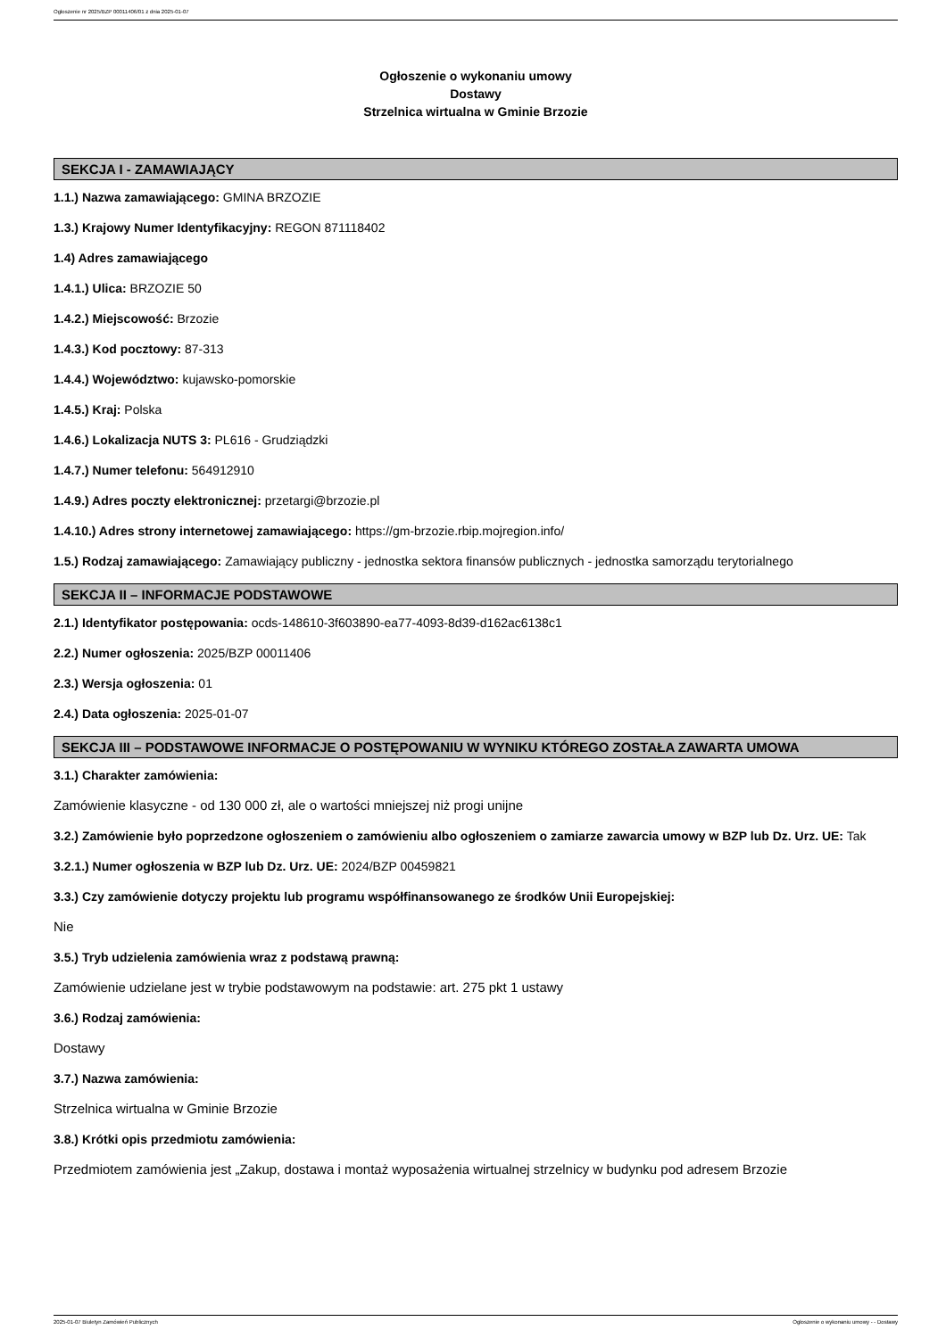Ogłoszenie nr 2025/BZP 00011406/01 z dnia 2025-01-07
Ogłoszenie o wykonaniu umowy
Dostawy
Strzelnica wirtualna w Gminie Brzozie
SEKCJA I - ZAMAWIAJĄCY
1.1.) Nazwa zamawiającego: GMINA BRZOZIE
1.3.) Krajowy Numer Identyfikacyjny: REGON 871118402
1.4) Adres zamawiającego
1.4.1.) Ulica: BRZOZIE 50
1.4.2.) Miejscowość: Brzozie
1.4.3.) Kod pocztowy: 87-313
1.4.4.) Województwo: kujawsko-pomorskie
1.4.5.) Kraj: Polska
1.4.6.) Lokalizacja NUTS 3: PL616 - Grudziądzki
1.4.7.) Numer telefonu: 564912910
1.4.9.) Adres poczty elektronicznej: przetargi@brzozie.pl
1.4.10.) Adres strony internetowej zamawiającego: https://gm-brzozie.rbip.mojregion.info/
1.5.) Rodzaj zamawiającego: Zamawiający publiczny - jednostka sektora finansów publicznych - jednostka samorządu terytorialnego
SEKCJA II – INFORMACJE PODSTAWOWE
2.1.) Identyfikator postępowania: ocds-148610-3f603890-ea77-4093-8d39-d162ac6138c1
2.2.) Numer ogłoszenia: 2025/BZP 00011406
2.3.) Wersja ogłoszenia: 01
2.4.) Data ogłoszenia: 2025-01-07
SEKCJA III – PODSTAWOWE INFORMACJE O POSTĘPOWANIU W WYNIKU KTÓREGO ZOSTAŁA ZAWARTA UMOWA
3.1.) Charakter zamówienia:
Zamówienie klasyczne - od 130 000 zł, ale o wartości mniejszej niż progi unijne
3.2.) Zamówienie było poprzedzone ogłoszeniem o zamówieniu albo ogłoszeniem o zamiarze zawarcia umowy w BZP lub Dz. Urz. UE: Tak
3.2.1.) Numer ogłoszenia w BZP lub Dz. Urz. UE: 2024/BZP 00459821
3.3.) Czy zamówienie dotyczy projektu lub programu współfinansowanego ze środków Unii Europejskiej:
Nie
3.5.) Tryb udzielenia zamówienia wraz z podstawą prawną:
Zamówienie udzielane jest w trybie podstawowym na podstawie: art. 275 pkt 1 ustawy
3.6.) Rodzaj zamówienia:
Dostawy
3.7.) Nazwa zamówienia:
Strzelnica wirtualna w Gminie Brzozie
3.8.) Krótki opis przedmiotu zamówienia:
Przedmiotem zamówienia jest „Zakup, dostawa i montaż wyposażenia wirtualnej strzelnicy w budynku pod adresem Brzozie
2025-01-07 Biuletyn Zamówień Publicznych Ogłoszenie o wykonaniu umowy - - Dostawy